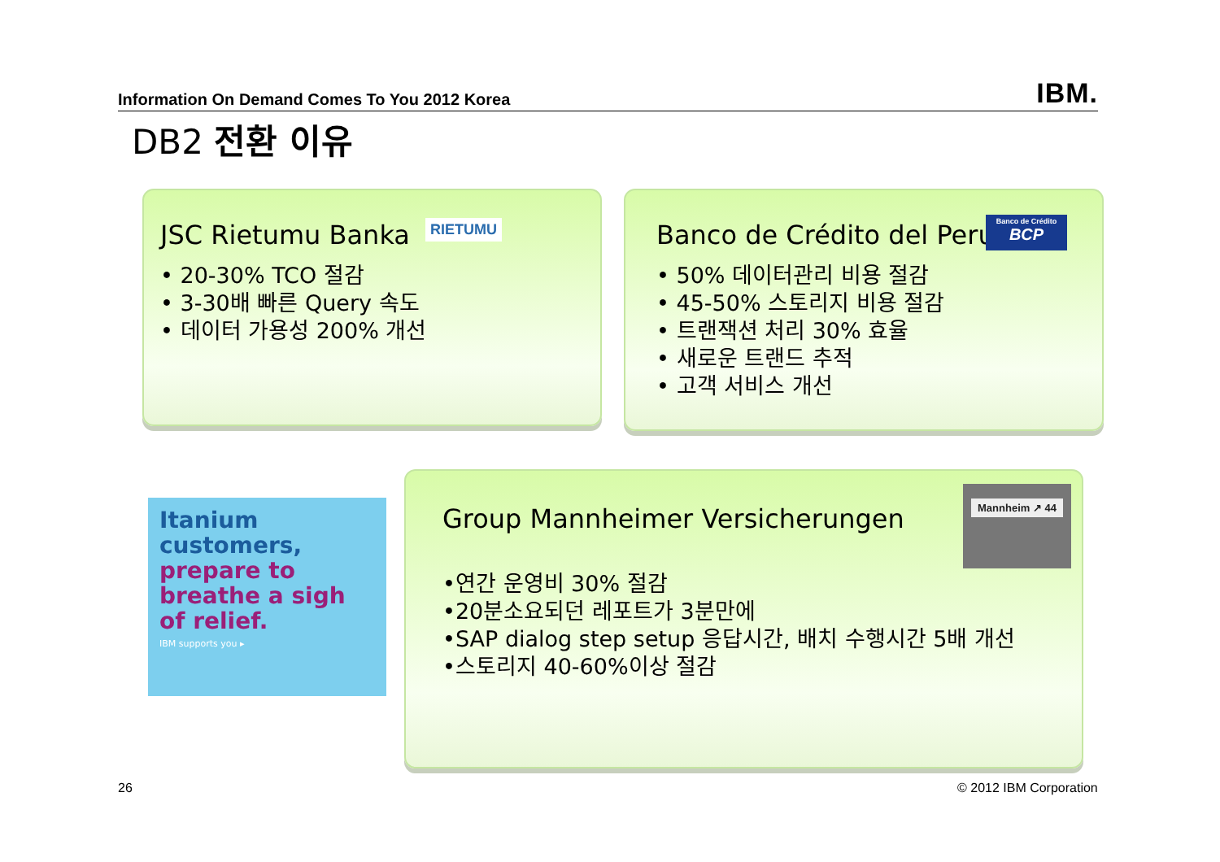Information On Demand Comes To You 2012 Korea IBM.
DB2 전환 이유
JSC Rietumu Banka
• 20-30% TCO 절감
• 3-30배 빠른 Query 속도
• 데이터 가용성 200% 개선
RIETUMU
Banco de Crédito del Peru
• 50% 데이터관리 비용 절감
• 45-50% 스토리지 비용 절감
• 트랜잭션 처리 30% 효율
• 새로운 트랜드 추적
• 고객 서비스 개선
Banco de Crédito
BCP
Itanium customers,
prepare to breathe a sigh of relief.
IBM supports you ▸
Group Mannheimer Versicherungen
•연간 운영비 30% 절감
•20분소요되던 레포트가 3분만에
•SAP dialog step setup 응답시간, 배치 수행시간 5배 개선
•스토리지 40-60%이상 절감
Mannheim ↗ 44
26 © 2012 IBM Corporation